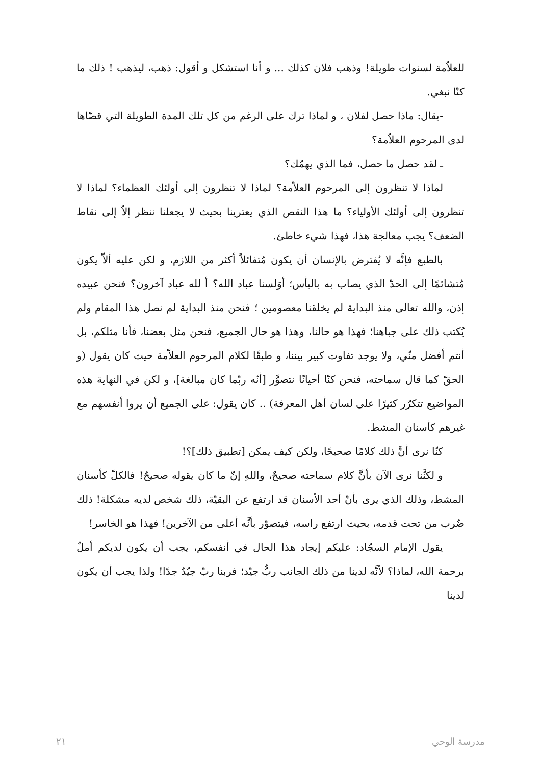للعلاّمة لسنوات طويلة! وذهب فلان كذلك ... و أنا استشكل و أقول: ذهب، ليذهب ! ذلك ما كنّا نبغي.
-يقال: ماذا حصل لفلان ، و لماذا ترك على الرغم من كل تلك المدة الطويلة التي قضّاها لدى المرحوم العلاّمة؟
ـ لقد حصل ما حصل، فما الذي يهمّك؟
لماذا لا تنظرون إلى المرحوم العلاّمة؟ لماذا لا تنظرون إلى أولئك العظماء؟ لماذا لا تنظرون إلى أولئك الأولياء؟ ما هذا النقص الذي يعترينا بحيث لا يجعلنا ننظر إلاّ إلى نقاط الضعف؟ يجب معالجة هذا، فهذا شيء خاطئ.
بالطبع فإنَّه لا يُفترض بالإنسان أن يكون مُتفائلاً أكثر من اللازم، و لكن عليه ألاّ يكون مُتشائمًا إلى الحدّ الذي يصاب به باليأس؛ أوَلسنا عباد الله؟ أ لله عباد آخرون؟ فنحن عبيده إذن، والله تعالى منذ البداية لم يخلقنا معصومين ؛ فنحن منذ البداية لم نصل هذا المقام ولم يُكتب ذلك على جباهنا؛ فهذا هو حالنا، وهذا هو حال الجميع، فنحن مثل بعضنا، فأنا مثلكم، بل أنتم أفضل منّي، ولا يوجد تفاوت كبير بيننا، و طبقًا لكلام المرحوم العلاّمة حيث كان يقول (و الحقّ كما قال سماحته، فنحن كنّا أحيانًا نتصوَّر [أنّه ربّما كان مبالغة]، و لكن في النهاية هذه المواضيع تتكرّر كثيرًا على لسان أهل المعرفة) .. كان يقول: على الجميع أن يروا أنفسهم مع غيرهم كأسنان المشط.
كنّا نرى أنَّ ذلك كلامًا صحيحًا، ولكن كيف يمكن [تطبيق ذلك]؟!
و لكنَّنا نرى الآن بأنَّ كلام سماحته صحيحٌ، واللهِ إنّ ما كان يقوله صحيحٌ! فالكلّ كأسنان المشط، وذلك الذي يرى بأنّ أحد الأسنان قد ارتفع عن البقيّة، ذلك شخص لديه مشكلة! ذلك ضُرب من تحت قدمه، بحيث ارتفع راسه، فيتصوّر بأنَّه أعلى من الآخرين! فهذا هو الخاسر!
يقول الإمام السجّاد: عليكم إيجاد هذا الحال في أنفسكم، يجب أن يكون لديكم أملٌ برحمة الله، لماذا؟ لأنَّه لدينا من ذلك الجانب ربٌّ جيّد؛ فربنا ربّ جيّدٌ جدًا! ولذا يجب أن يكون لدينا
٢١ مدرسة الوحي